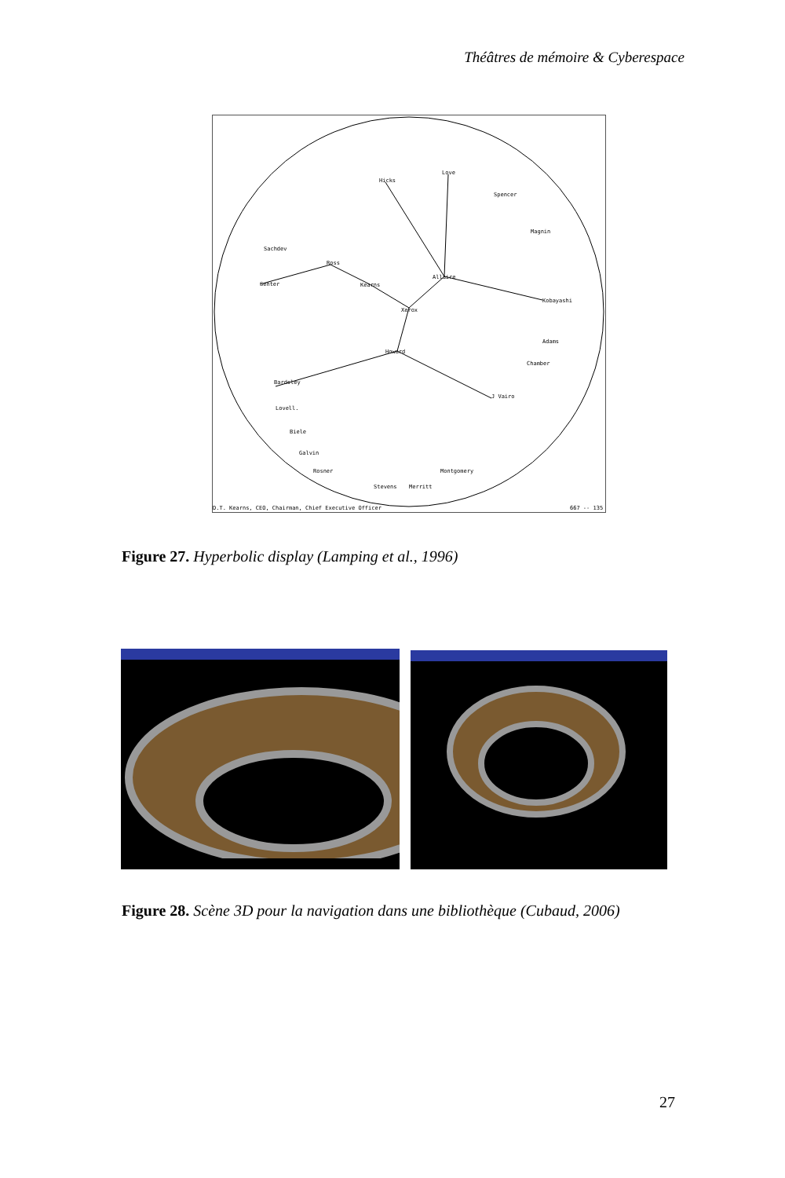Théâtres de mémoire & Cyberespace
Xerox
Allaire
Kearns
Howard
Ross
Hicks
Love
Spencer
Magnin
Kobayashi
Senter
Sachdev
Bardsley
Lovell.
Biele
Galvin
Rosner
J Vairo
Montgomery
Merritt
Stevens
Adams
Chamber
D.T. Kearns, CEO, Chairman, Chief Executive Officer
667 -- 135
Figure 27. Hyperbolic display (Lamping et al., 1996)
Figure 28. Scène 3D pour la navigation dans une bibliothèque (Cubaud, 2006)
27